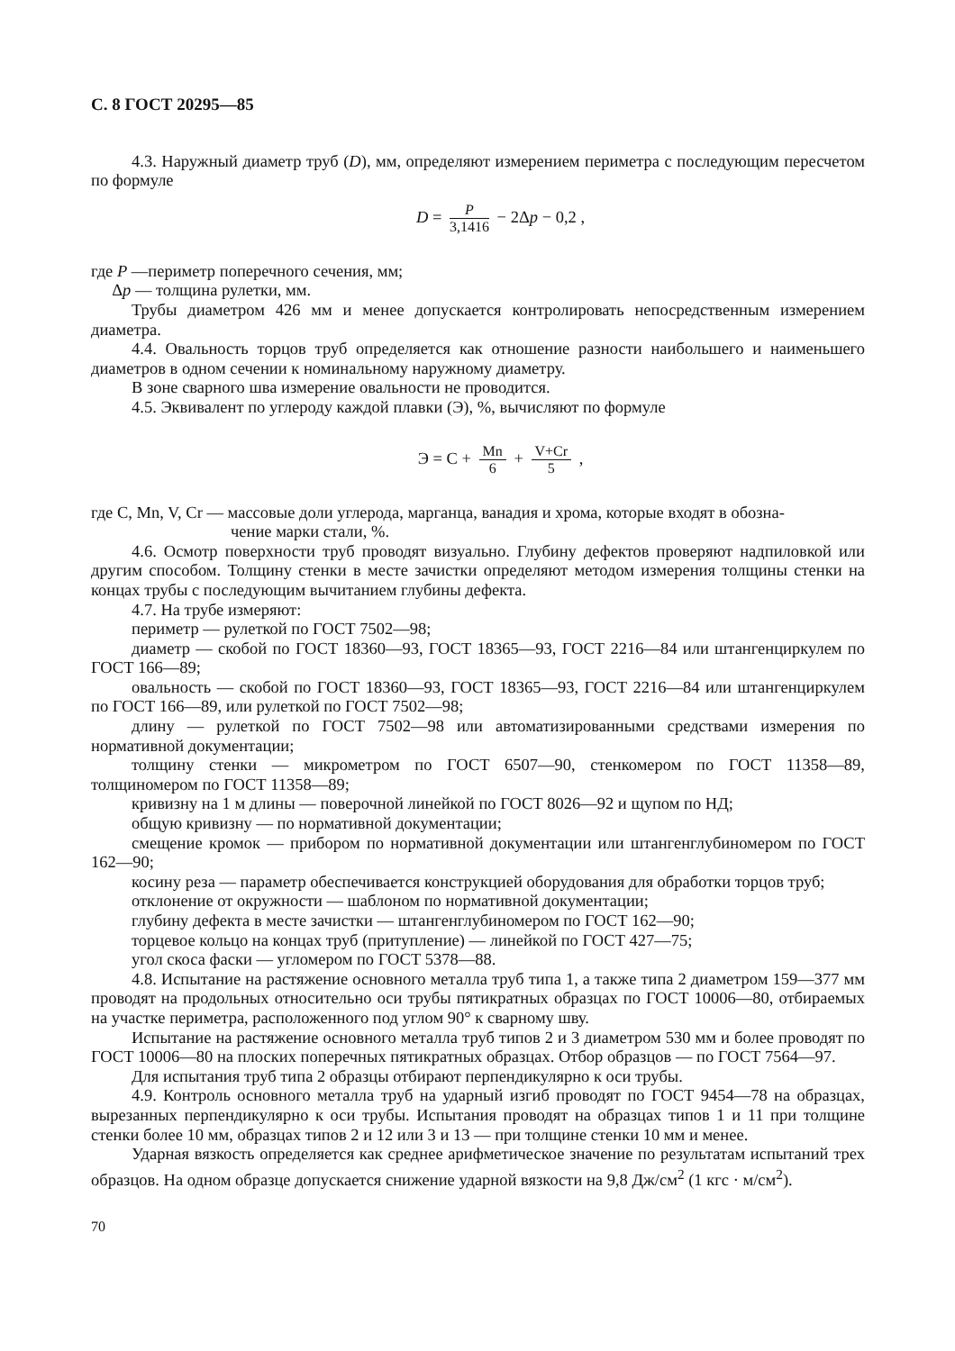С. 8 ГОСТ 20295—85
4.3. Наружный диаметр труб (D), мм, определяют измерением периметра с последующим пересчетом по формуле
D = P 3,1416 − 2Δp − 0,2 ,
где P —периметр поперечного сечения, мм;
Δp — толщина рулетки, мм.
Трубы диаметром 426 мм и менее допускается контролировать непосредственным измерением диаметра.
4.4. Овальность торцов труб определяется как отношение разности наибольшего и наименьшего диаметров в одном сечении к номинальному наружному диаметру.
В зоне сварного шва измерение овальности не проводится.
4.5. Эквивалент по углероду каждой плавки (Э), %, вычисляют по формуле
Э = С + Mn 6 + V+Cr 5 ,
где C, Mn, V, Cr — массовые доли углерода, марганца, ванадия и хрома, которые входят в обозна-
чение марки стали, %.
4.6. Осмотр поверхности труб проводят визуально. Глубину дефектов проверяют надпиловкой или другим способом. Толщину стенки в месте зачистки определяют методом измерения толщины стенки на концах трубы с последующим вычитанием глубины дефекта.
4.7. На трубе измеряют:
периметр — рулеткой по ГОСТ 7502—98;
диаметр — скобой по ГОСТ 18360—93, ГОСТ 18365—93, ГОСТ 2216—84 или штангенциркулем по ГОСТ 166—89;
овальность — скобой по ГОСТ 18360—93, ГОСТ 18365—93, ГОСТ 2216—84 или штангенциркулем по ГОСТ 166—89, или рулеткой по ГОСТ 7502—98;
длину — рулеткой по ГОСТ 7502—98 или автоматизированными средствами измерения по нормативной документации;
толщину стенки — микрометром по ГОСТ 6507—90, стенкомером по ГОСТ 11358—89, толщиномером по ГОСТ 11358—89;
кривизну на 1 м длины — поверочной линейкой по ГОСТ 8026—92 и щупом по НД;
общую кривизну — по нормативной документации;
смещение кромок — прибором по нормативной документации или штангенглубиномером по ГОСТ 162—90;
косину реза — параметр обеспечивается конструкцией оборудования для обработки торцов труб;
отклонение от окружности — шаблоном по нормативной документации;
глубину дефекта в месте зачистки — штангенглубиномером по ГОСТ 162—90;
торцевое кольцо на концах труб (притупление) — линейкой по ГОСТ 427—75;
угол скоса фаски — угломером по ГОСТ 5378—88.
4.8. Испытание на растяжение основного металла труб типа 1, а также типа 2 диаметром 159—377 мм проводят на продольных относительно оси трубы пятикратных образцах по ГОСТ 10006—80, отбираемых на участке периметра, расположенного под углом 90° к сварному шву.
Испытание на растяжение основного металла труб типов 2 и 3 диаметром 530 мм и более проводят по ГОСТ 10006—80 на плоских поперечных пятикратных образцах. Отбор образцов — по ГОСТ 7564—97.
Для испытания труб типа 2 образцы отбирают перпендикулярно к оси трубы.
4.9. Контроль основного металла труб на ударный изгиб проводят по ГОСТ 9454—78 на образцах, вырезанных перпендикулярно к оси трубы. Испытания проводят на образцах типов 1 и 11 при толщине стенки более 10 мм, образцах типов 2 и 12 или 3 и 13 — при толщине стенки 10 мм и менее.
Ударная вязкость определяется как среднее арифметическое значение по результатам испытаний трех образцов. На одном образце допускается снижение ударной вязкости на 9,8 Дж/см<sup>2</sup> (1 кгс · м/см<sup>2</sup>).
70